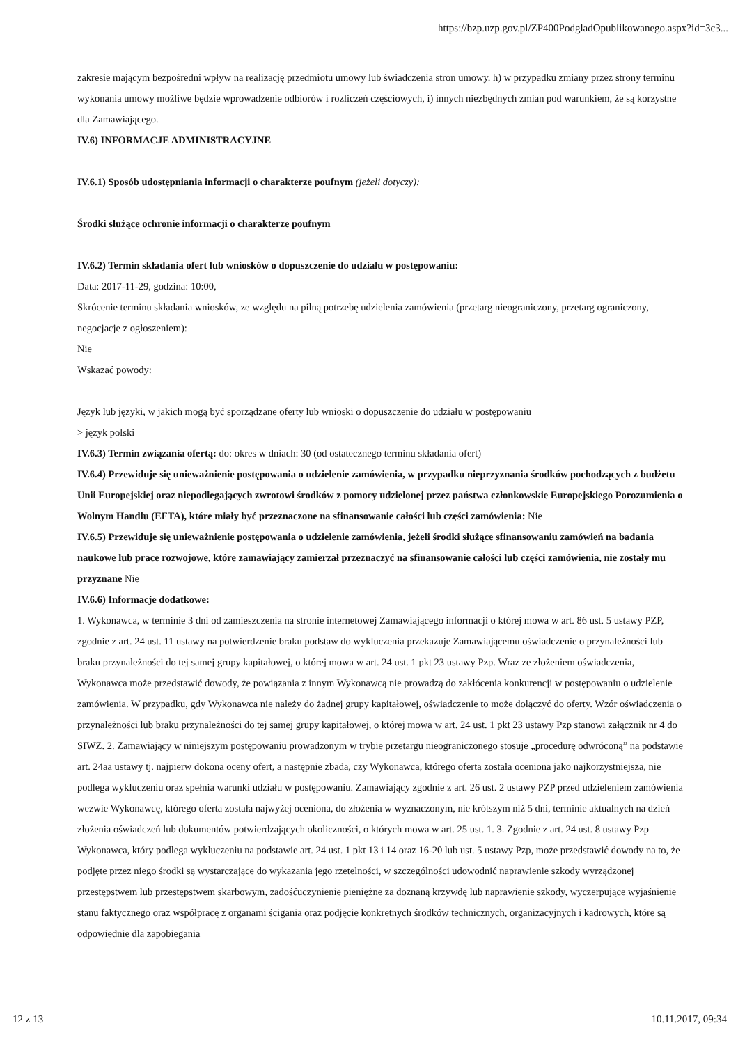https://bzp.uzp.gov.pl/ZP400PodgladOpublikowanego.aspx?id=3c3...
zakresie mającym bezpośredni wpływ na realizację przedmiotu umowy lub świadczenia stron umowy. h) w przypadku zmiany przez strony terminu wykonania umowy możliwe będzie wprowadzenie odbiorów i rozliczeń częściowych, i) innych niezbędnych zmian pod warunkiem, że są korzystne dla Zamawiającego.
IV.6) INFORMACJE ADMINISTRACYJNE
IV.6.1) Sposób udostępniania informacji o charakterze poufnym (jeżeli dotyczy):
Środki służące ochronie informacji o charakterze poufnym
IV.6.2) Termin składania ofert lub wniosków o dopuszczenie do udziału w postępowaniu:
Data: 2017-11-29, godzina: 10:00,
Skrócenie terminu składania wniosków, ze względu na pilną potrzebę udzielenia zamówienia (przetarg nieograniczony, przetarg ograniczony, negocjacje z ogłoszeniem):
Nie
Wskazać powody:
Język lub języki, w jakich mogą być sporządzane oferty lub wnioski o dopuszczenie do udziału w postępowaniu
> język polski
IV.6.3) Termin związania ofertą: do: okres w dniach: 30 (od ostatecznego terminu składania ofert)
IV.6.4) Przewiduje się unieważnienie postępowania o udzielenie zamówienia, w przypadku nieprzyznania środków pochodzących z budżetu Unii Europejskiej oraz niepodlegających zwrotowi środków z pomocy udzielonej przez państwa członkowskie Europejskiego Porozumienia o Wolnym Handlu (EFTA), które miały być przeznaczone na sfinansowanie całości lub części zamówienia: Nie
IV.6.5) Przewiduje się unieważnienie postępowania o udzielenie zamówienia, jeżeli środki służące sfinansowaniu zamówień na badania naukowe lub prace rozwojowe, które zamawiający zamierzał przeznaczyć na sfinansowanie całości lub części zamówienia, nie zostały mu przyznane Nie
IV.6.6) Informacje dodatkowe:
1. Wykonawca, w terminie 3 dni od zamieszczenia na stronie internetowej Zamawiającego informacji o której mowa w art. 86 ust. 5 ustawy PZP, zgodnie z art. 24 ust. 11 ustawy na potwierdzenie braku podstaw do wykluczenia przekazuje Zamawiającemu oświadczenie o przynależności lub braku przynależności do tej samej grupy kapitałowej, o której mowa w art. 24 ust. 1 pkt 23 ustawy Pzp. Wraz ze złożeniem oświadczenia, Wykonawca może przedstawić dowody, że powiązania z innym Wykonawcą nie prowadzą do zakłócenia konkurencji w postępowaniu o udzielenie zamówienia. W przypadku, gdy Wykonawca nie należy do żadnej grupy kapitałowej, oświadczenie to może dołączyć do oferty. Wzór oświadczenia o przynależności lub braku przynależności do tej samej grupy kapitałowej, o której mowa w art. 24 ust. 1 pkt 23 ustawy Pzp stanowi załącznik nr 4 do SIWZ. 2. Zamawiający w niniejszym postępowaniu prowadzonym w trybie przetargu nieograniczonego stosuje „procedurę odwróconą” na podstawie art. 24aa ustawy tj. najpierw dokona oceny ofert, a następnie zbada, czy Wykonawca, którego oferta została oceniona jako najkorzystniejsza, nie podlega wykluczeniu oraz spełnia warunki udziału w postępowaniu. Zamawiający zgodnie z art. 26 ust. 2 ustawy PZP przed udzieleniem zamówienia wezwie Wykonawcę, którego oferta została najwyżej oceniona, do złożenia w wyznaczonym, nie krótszym niż 5 dni, terminie aktualnych na dzień złożenia oświadczeń lub dokumentów potwierdzających okoliczności, o których mowa w art. 25 ust. 1. 3. Zgodnie z art. 24 ust. 8 ustawy Pzp Wykonawca, który podlega wykluczeniu na podstawie art. 24 ust. 1 pkt 13 i 14 oraz 16-20 lub ust. 5 ustawy Pzp, może przedstawić dowody na to, że podjęte przez niego środki są wystarczające do wykazania jego rzetelności, w szczególności udowodnić naprawienie szkody wyrządzonej przestępstwem lub przestępstwem skarbowym, zadośćuczynienie pieniężne za doznaną krzywdę lub naprawienie szkody, wyczerpujące wyjaśnienie stanu faktycznego oraz współpracę z organami ścigania oraz podjęcie konkretnych środków technicznych, organizacyjnych i kadrowych, które są odpowiednie dla zapobiegania
12 z 13 10.11.2017, 09:34